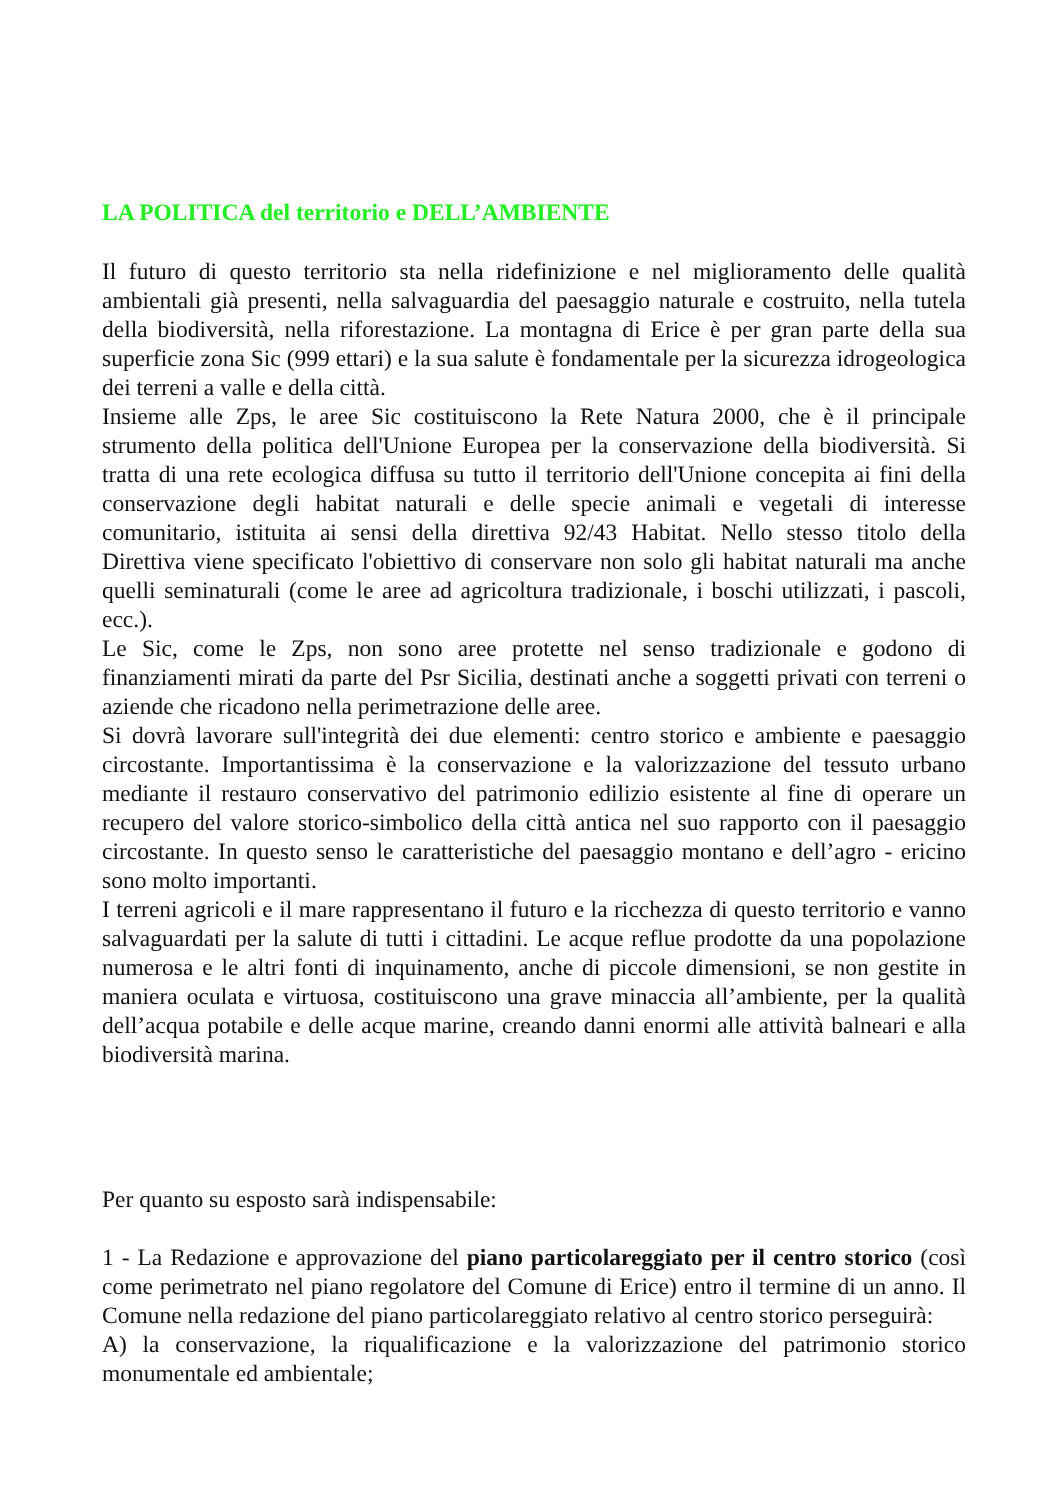LA POLITICA del territorio e DELL’AMBIENTE
Il futuro di questo territorio sta nella ridefinizione e nel miglioramento delle qualità ambientali già presenti, nella salvaguardia del paesaggio naturale e costruito, nella tutela della biodiversità, nella riforestazione. La montagna di Erice è per gran parte della sua superficie zona Sic (999 ettari) e la sua salute è fondamentale per la sicurezza idrogeologica dei terreni a valle e della città.
Insieme alle Zps, le aree Sic costituiscono la Rete Natura 2000, che è il principale strumento della politica dell'Unione Europea per la conservazione della biodiversità. Si tratta di una rete ecologica diffusa su tutto il territorio dell'Unione concepita ai fini della conservazione degli habitat naturali e delle specie animali e vegetali di interesse comunitario, istituita ai sensi della direttiva 92/43 Habitat. Nello stesso titolo della Direttiva viene specificato l'obiettivo di conservare non solo gli habitat naturali ma anche quelli seminaturali (come le aree ad agricoltura tradizionale, i boschi utilizzati, i pascoli, ecc.).
Le Sic, come le Zps, non sono aree protette nel senso tradizionale e godono di finanziamenti mirati da parte del Psr Sicilia, destinati anche a soggetti privati con terreni o aziende che ricadono nella perimetrazione delle aree.
Si dovrà lavorare sull'integrità dei due elementi: centro storico e ambiente e paesaggio circostante. Importantissima è la conservazione e la valorizzazione del tessuto urbano mediante il restauro conservativo del patrimonio edilizio esistente al fine di operare un recupero del valore storico-simbolico della città antica nel suo rapporto con il paesaggio circostante. In questo senso le caratteristiche del paesaggio montano e dell’agro - ericino sono molto importanti.
I terreni agricoli e il mare rappresentano il futuro e la ricchezza di questo territorio e vanno salvaguardati per la salute di tutti i cittadini. Le acque reflue prodotte da una popolazione numerosa e le altri fonti di inquinamento, anche di piccole dimensioni, se non gestite in maniera oculata e virtuosa, costituiscono una grave minaccia all’ambiente, per la qualità dell’acqua potabile e delle acque marine, creando danni enormi alle attività balneari e alla biodiversità marina.
Per quanto su esposto sarà indispensabile:
1 - La Redazione e approvazione del piano particolareggiato per il centro storico (così come perimetrato nel piano regolatore del Comune di Erice) entro il termine di un anno. Il Comune nella redazione del piano particolareggiato relativo al centro storico perseguirà:
A) la conservazione, la riqualificazione e la valorizzazione del patrimonio storico monumentale ed ambientale;